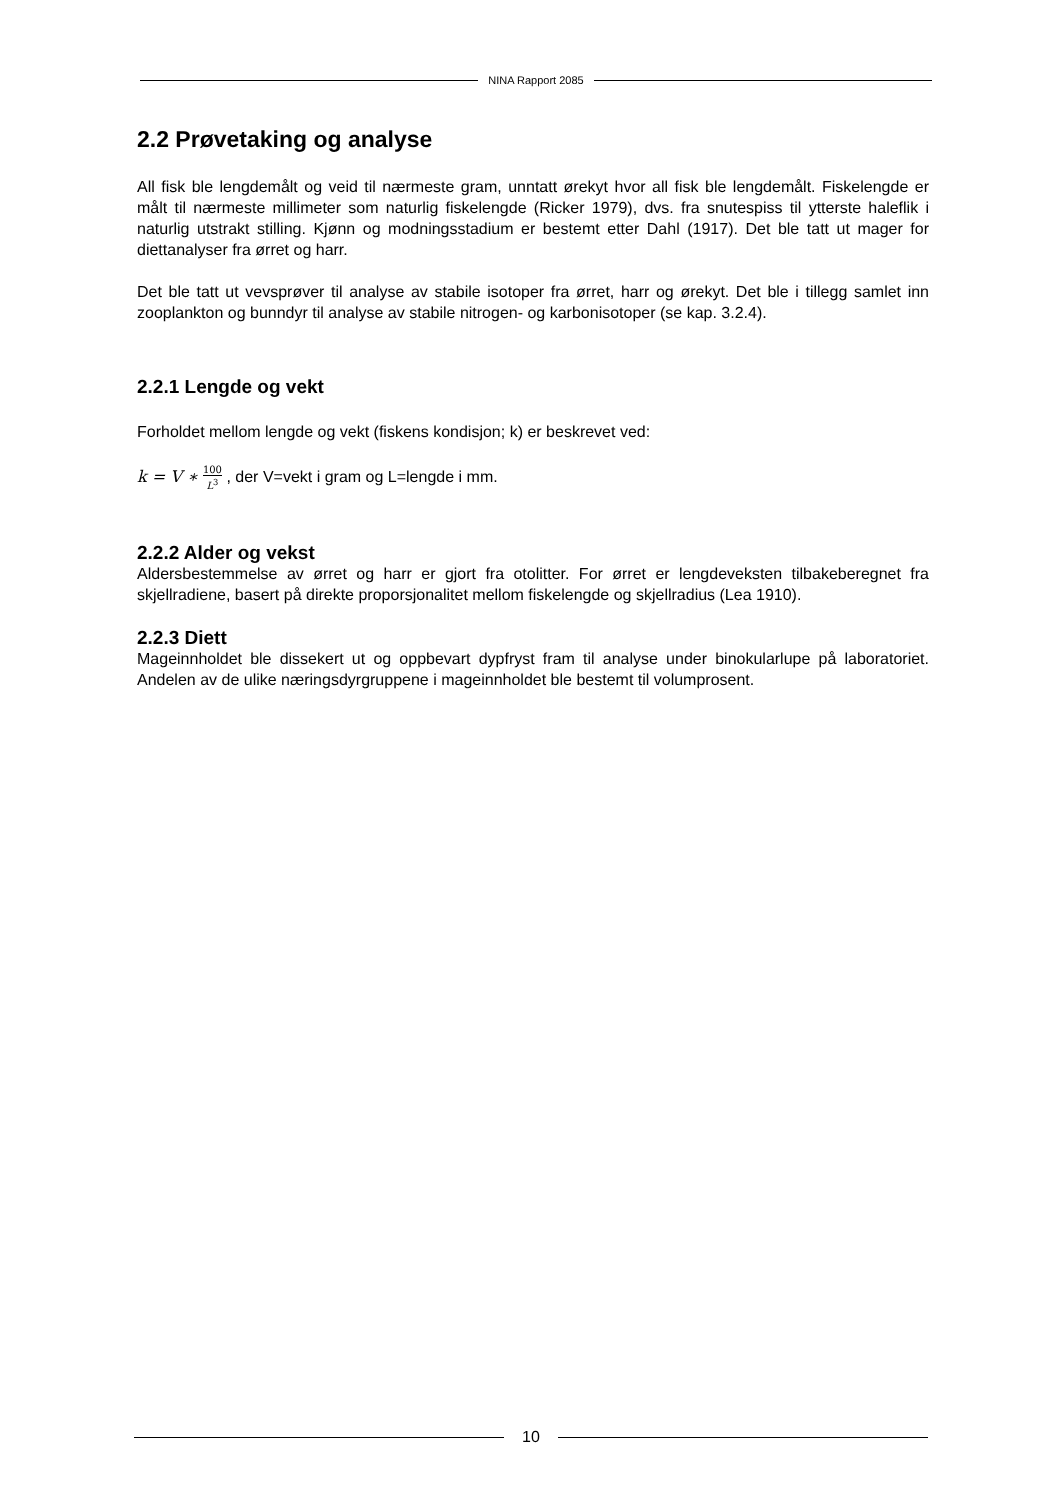NINA Rapport 2085
2.2 Prøvetaking og analyse
All fisk ble lengdemålt og veid til nærmeste gram, unntatt ørekyt hvor all fisk ble lengdemålt. Fiskelengde er målt til nærmeste millimeter som naturlig fiskelengde (Ricker 1979), dvs. fra snutespiss til ytterste haleflik i naturlig utstrakt stilling. Kjønn og modningsstadium er bestemt etter Dahl (1917). Det ble tatt ut mager for diettanalyser fra ørret og harr.
Det ble tatt ut vevsprøver til analyse av stabile isotoper fra ørret, harr og ørekyt. Det ble i tillegg samlet inn zooplankton og bunndyr til analyse av stabile nitrogen- og karbonisotoper (se kap. 3.2.4).
2.2.1 Lengde og vekt
Forholdet mellom lengde og vekt (fiskens kondisjon; k) er beskrevet ved:
k = V ∗ 100
L<sup>3</sup> , der V=vekt i gram og L=lengde i mm.
2.2.2 Alder og vekst
Aldersbestemmelse av ørret og harr er gjort fra otolitter. For ørret er lengdeveksten tilbakeberegnet fra skjellradiene, basert på direkte proporsjonalitet mellom fiskelengde og skjellradius (Lea 1910).
2.2.3 Diett
Mageinnholdet ble dissekert ut og oppbevart dypfryst fram til analyse under binokularlupe på laboratoriet. Andelen av de ulike næringsdyrgruppene i mageinnholdet ble bestemt til volumprosent.
10